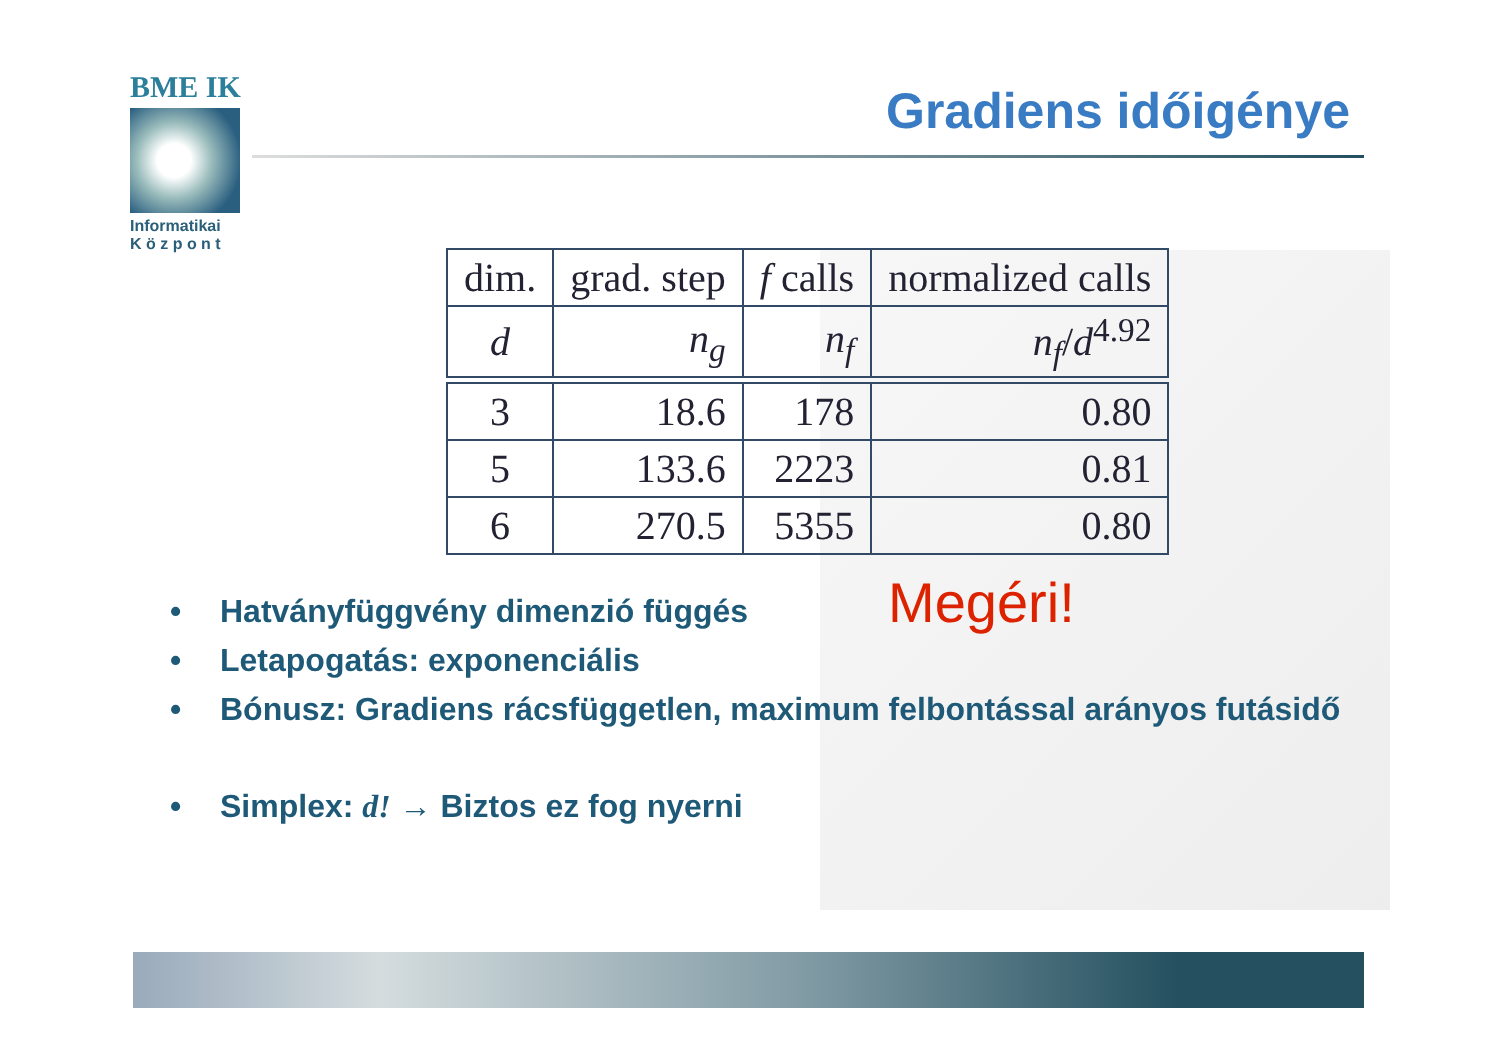BME IK
Informatikai
K ö z p o n t
Gradiens időigénye
| dim. | grad. step | f calls | normalized calls |
| --- | --- | --- | --- |
| d | n<sub>g</sub> | n<sub>f</sub> | n<sub>f</sub> / d<sup>4.92</sup> |
| 3 | 18.6 | 178 | 0.80 |
| 5 | 133.6 | 2223 | 0.81 |
| 6 | 270.5 | 5355 | 0.80 |
Megéri!
Hatványfüggvény dimenzió függés
Letapogatás: exponenciális
Bónusz: Gradiens rácsfüggetlen, maximum felbontással arányos futásidő
Simplex: d! → Biztos ez fog nyerni